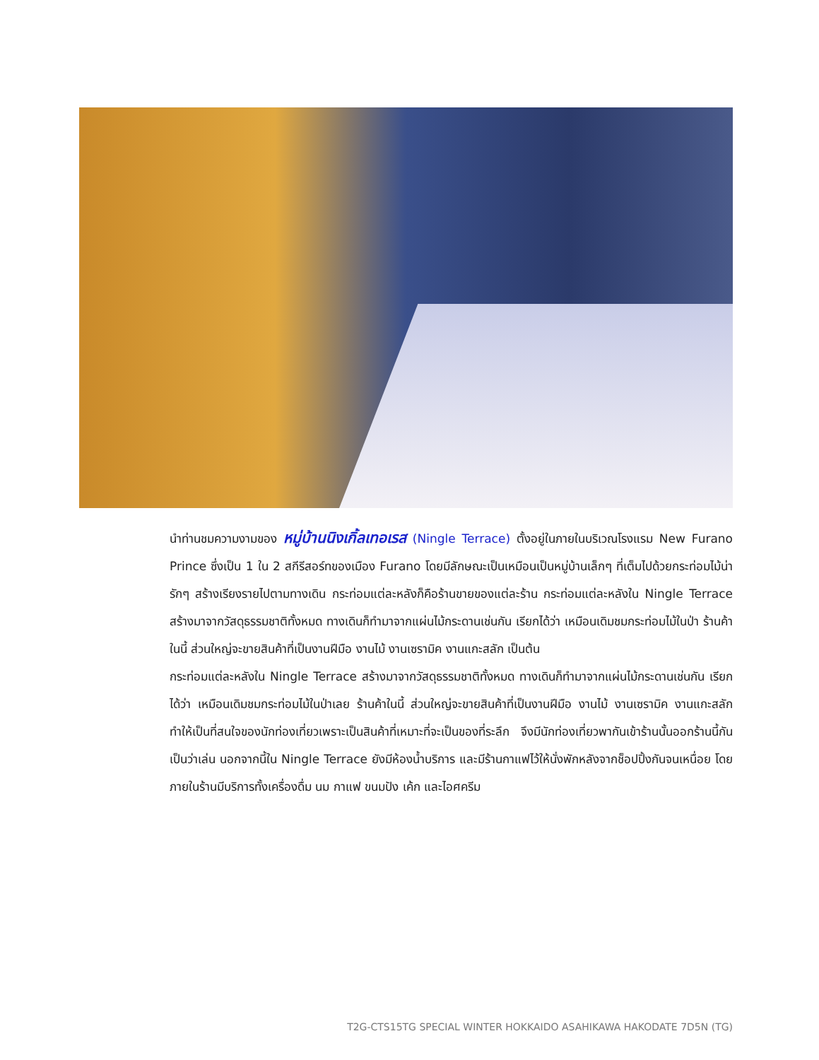นำท่านชมความงามของ หมู่บ้านนิงเกิ้ลเทอเรส (Ningle Terrace) ตั้งอยู่ในภายในบริเวณโรงแรม New Furano Prince ซึ่งเป็น 1 ใน 2 สกีรีสอร์ทของเมือง Furano โดยมีลักษณะเป็นเหมือนเป็นหมู่บ้านเล็กๆ ที่เต็มไปด้วยกระท่อมไม้น่ารักๆ สร้างเรียงรายไปตามทางเดิน กระท่อมแต่ละหลังก็คือร้านขายของแต่ละร้าน กระท่อมแต่ละหลังใน Ningle Terrace สร้างมาจากวัสดุธรรมชาติทั้งหมด ทางเดินก็ทำมาจากแผ่นไม้กระดานเช่นกัน เรียกได้ว่า เหมือนเดิมชมกระท่อมไม้ในป่า ร้านค้าในนี้ ส่วนใหญ่จะขายสินค้าที่เป็นงานฝีมือ งานไม้ งานเซรามิค งานแกะสลัก เป็นต้น
กระท่อมแต่ละหลังใน Ningle Terrace สร้างมาจากวัสดุธรรมชาติทั้งหมด ทางเดินก็ทำมาจากแผ่นไม้กระดานเช่นกัน เรียกได้ว่า เหมือนเดิมชมกระท่อมไม้ในป่าเลย ร้านค้าในนี้ ส่วนใหญ่จะขายสินค้าที่เป็นงานฝีมือ งานไม้ งานเซรามิค งานแกะสลัก ทำให้เป็นที่สนใจของนักท่องเที่ยวเพราะเป็นสินค้าที่เหมาะที่จะเป็นของที่ระลึก จึงมีนักท่องเที่ยวพากันเข้าร้านนั้นออกร้านนี้กันเป็นว่าเล่น นอกจากนี้ใน Ningle Terrace ยังมีห้องน้ำบริการ และมีร้านกาแฟไว้ให้นั่งพักหลังจากช็อปปิ้งกันจนเหนื่อย โดยภายในร้านมีบริการทั้งเครื่องดื่ม นม กาแฟ ขนมปัง เค้ก และไอศครีม
T2G-CTS15TG SPECIAL WINTER HOKKAIDO ASAHIKAWA HAKODATE 7D5N (TG)